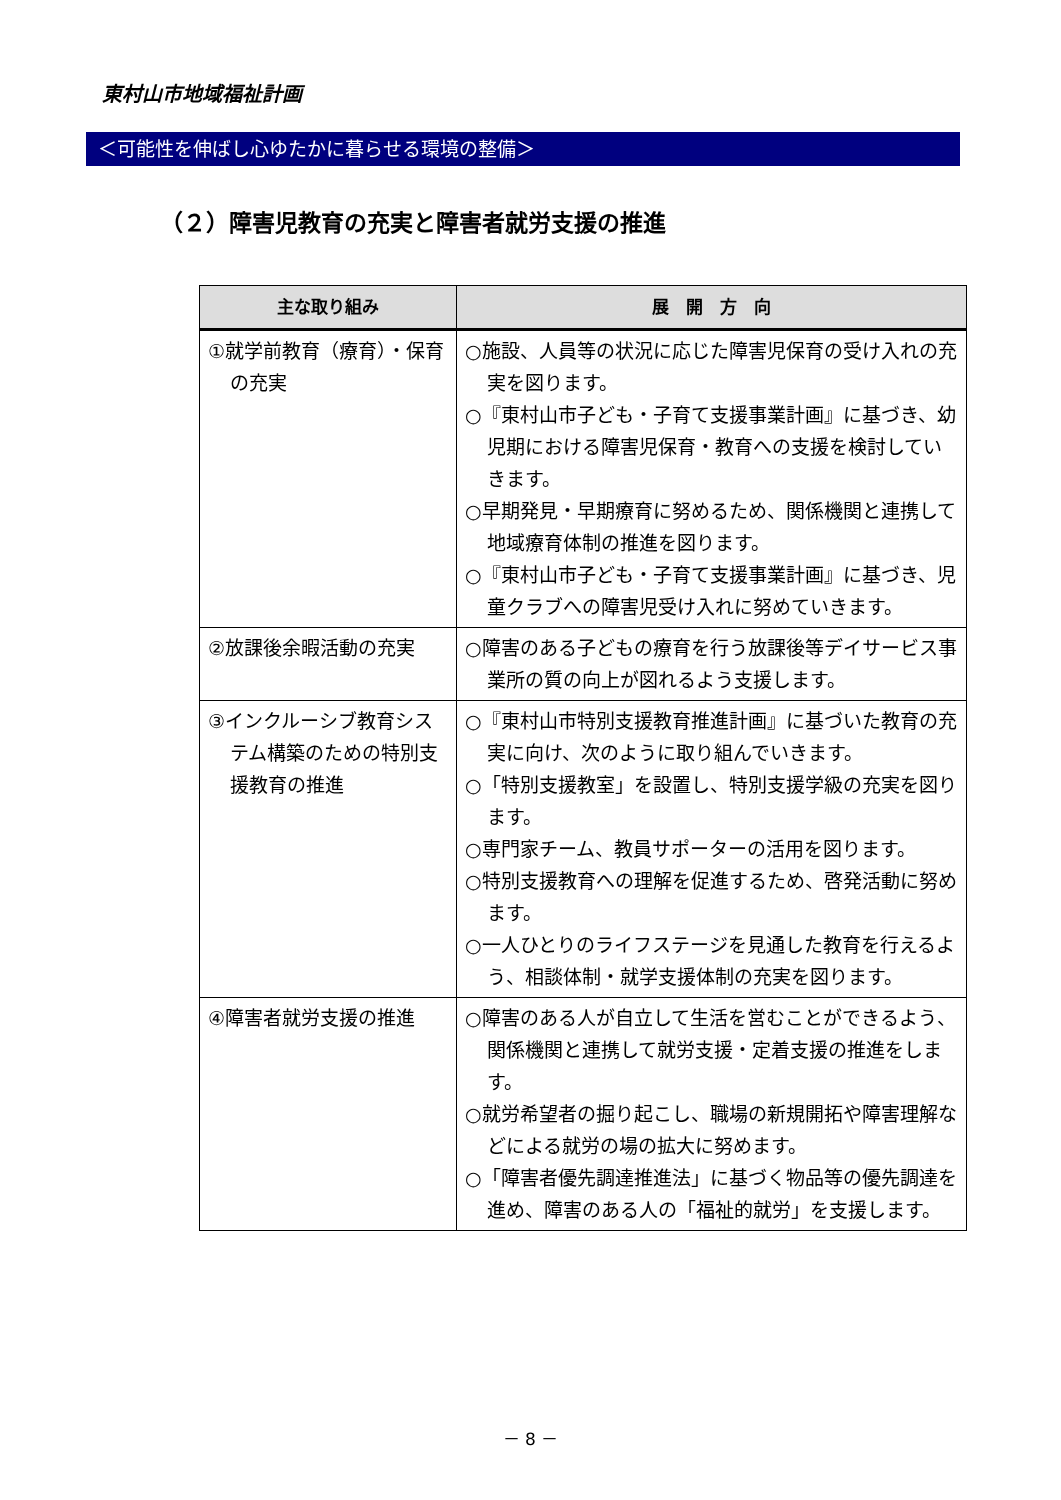東村山市地域福祉計画
＜可能性を伸ばし心ゆたかに暮らせる環境の整備＞
（２）障害児教育の充実と障害者就労支援の推進
| 主な取り組み | 展 開 方 向 |
| --- | --- |
| ①就学前教育（療育）・保育の充実 | ○施設、人員等の状況に応じた障害児保育の受け入れの充実を図ります。 ○『東村山市子ども・子育て支援事業計画』に基づき、幼児期における障害児保育・教育への支援を検討していきます。 ○早期発見・早期療育に努めるため、関係機関と連携して地域療育体制の推進を図ります。 ○『東村山市子ども・子育て支援事業計画』に基づき、児童クラブへの障害児受け入れに努めていきます。 |
| ②放課後余暇活動の充実 | ○障害のある子どもの療育を行う放課後等デイサービス事業所の質の向上が図れるよう支援します。 |
| ③インクルーシブ教育システム構築のための特別支援教育の推進 | ○『東村山市特別支援教育推進計画』に基づいた教育の充実に向け、次のように取り組んでいきます。 ○「特別支援教室」を設置し、特別支援学級の充実を図ります。 ○専門家チーム、教員サポーターの活用を図ります。 ○特別支援教育への理解を促進するため、啓発活動に努めます。 ○一人ひとりのライフステージを見通した教育を行えるよう、相談体制・就学支援体制の充実を図ります。 |
| ④障害者就労支援の推進 | ○障害のある人が自立して生活を営むことができるよう、関係機関と連携して就労支援・定着支援の推進をします。 ○就労希望者の掘り起こし、職場の新規開拓や障害理解などによる就労の場の拡大に努めます。 ○「障害者優先調達推進法」に基づく物品等の優先調達を進め、障害のある人の「福祉的就労」を支援します。 |
－ 8 －